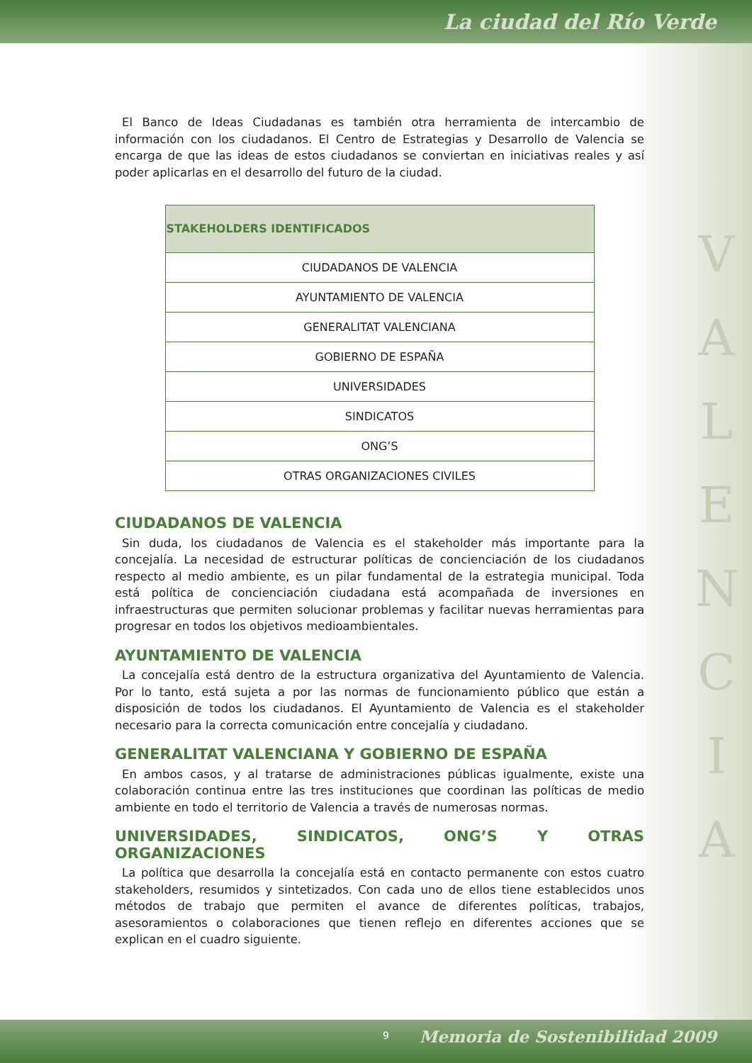La ciudad del Río Verde
V
A
L
E
N
C
I
A
El Banco de Ideas Ciudadanas es también otra herramienta de intercambio de información con los ciudadanos. El Centro de Estrategias y Desarrollo de Valencia se encarga de que las ideas de estos ciudadanos se conviertan en iniciativas reales y así poder aplicarlas en el desarrollo del futuro de la ciudad.
| STAKEHOLDERS IDENTIFICADOS |
| --- |
| CIUDADANOS DE VALENCIA |
| AYUNTAMIENTO DE VALENCIA |
| GENERALITAT VALENCIANA |
| GOBIERNO DE ESPAÑA |
| UNIVERSIDADES |
| SINDICATOS |
| ONG’S |
| OTRAS ORGANIZACIONES CIVILES |
CIUDADANOS DE VALENCIA
Sin duda, los ciudadanos de Valencia es el stakeholder más importante para la concejalía. La necesidad de estructurar políticas de concienciación de los ciudadanos respecto al medio ambiente, es un pilar fundamental de la estrategia municipal. Toda está política de concienciación ciudadana está acompañada de inversiones en infraestructuras que permiten solucionar problemas y facilitar nuevas herramientas para progresar en todos los objetivos medioambientales.
AYUNTAMIENTO DE VALENCIA
La concejalía está dentro de la estructura organizativa del Ayuntamiento de Valencia. Por lo tanto, está sujeta a por las normas de funcionamiento público que están a disposición de todos los ciudadanos. El Ayuntamiento de Valencia es el stakeholder necesario para la correcta comunicación entre concejalía y ciudadano.
GENERALITAT VALENCIANA Y GOBIERNO DE ESPAÑA
En ambos casos, y al tratarse de administraciones públicas igualmente, existe una colaboración continua entre las tres instituciones que coordinan las políticas de medio ambiente en todo el territorio de Valencia a través de numerosas normas.
UNIVERSIDADES, SINDICATOS, ONG’S Y OTRAS ORGANIZACIONES
La política que desarrolla la concejalía está en contacto permanente con estos cuatro stakeholders, resumidos y sintetizados. Con cada uno de ellos tiene establecidos unos métodos de trabajo que permiten el avance de diferentes políticas, trabajos, asesoramientos o colaboraciones que tienen reflejo en diferentes acciones que se explican en el cuadro siguiente.
9 Memoria de Sostenibilidad 2009